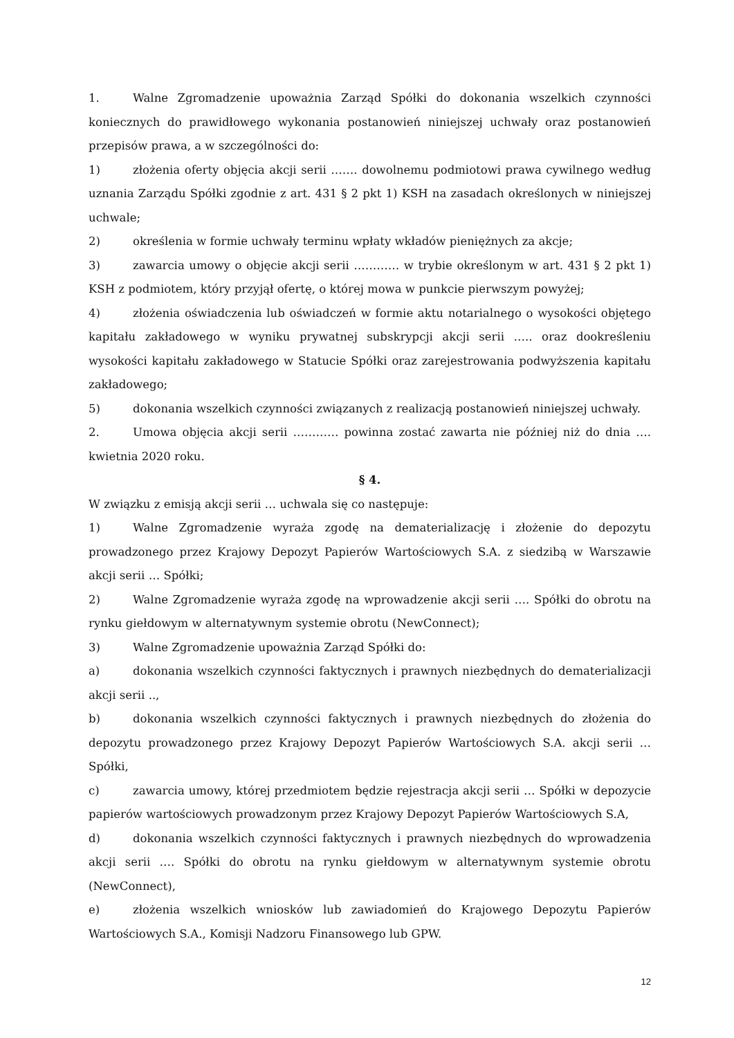1. Walne Zgromadzenie upoważnia Zarząd Spółki do dokonania wszelkich czynności koniecznych do prawidłowego wykonania postanowień niniejszej uchwały oraz postanowień przepisów prawa, a w szczególności do:
1) złożenia oferty objęcia akcji serii ……. dowolnemu podmiotowi prawa cywilnego według uznania Zarządu Spółki zgodnie z art. 431 § 2 pkt 1) KSH na zasadach określonych w niniejszej uchwale;
2) określenia w formie uchwały terminu wpłaty wkładów pieniężnych za akcje;
3) zawarcia umowy o objęcie akcji serii ………… w trybie określonym w art. 431 § 2 pkt 1) KSH z podmiotem, który przyjął ofertę, o której mowa w punkcie pierwszym powyżej;
4) złożenia oświadczenia lub oświadczeń w formie aktu notarialnego o wysokości objętego kapitału zakładowego w wyniku prywatnej subskrypcji akcji serii ….. oraz dookreśleniu wysokości kapitału zakładowego w Statucie Spółki oraz zarejestrowania podwyższenia kapitału zakładowego;
5) dokonania wszelkich czynności związanych z realizacją postanowień niniejszej uchwały.
2. Umowa objęcia akcji serii ………… powinna zostać zawarta nie później niż do dnia …. kwietnia 2020 roku.
§ 4.
W związku z emisją akcji serii … uchwala się co następuje:
1) Walne Zgromadzenie wyraża zgodę na dematerializację i złożenie do depozytu prowadzonego przez Krajowy Depozyt Papierów Wartościowych S.A. z siedzibą w Warszawie akcji serii … Spółki;
2) Walne Zgromadzenie wyraża zgodę na wprowadzenie akcji serii …. Spółki do obrotu na rynku giełdowym w alternatywnym systemie obrotu (NewConnect);
3) Walne Zgromadzenie upoważnia Zarząd Spółki do:
a) dokonania wszelkich czynności faktycznych i prawnych niezbędnych do dematerializacji akcji serii ..,
b) dokonania wszelkich czynności faktycznych i prawnych niezbędnych do złożenia do depozytu prowadzonego przez Krajowy Depozyt Papierów Wartościowych S.A. akcji serii … Spółki,
c) zawarcia umowy, której przedmiotem będzie rejestracja akcji serii … Spółki w depozycie papierów wartościowych prowadzonym przez Krajowy Depozyt Papierów Wartościowych S.A,
d) dokonania wszelkich czynności faktycznych i prawnych niezbędnych do wprowadzenia akcji serii …. Spółki do obrotu na rynku giełdowym w alternatywnym systemie obrotu (NewConnect),
e) złożenia wszelkich wniosków lub zawiadomień do Krajowego Depozytu Papierów Wartościowych S.A., Komisji Nadzoru Finansowego lub GPW.
12